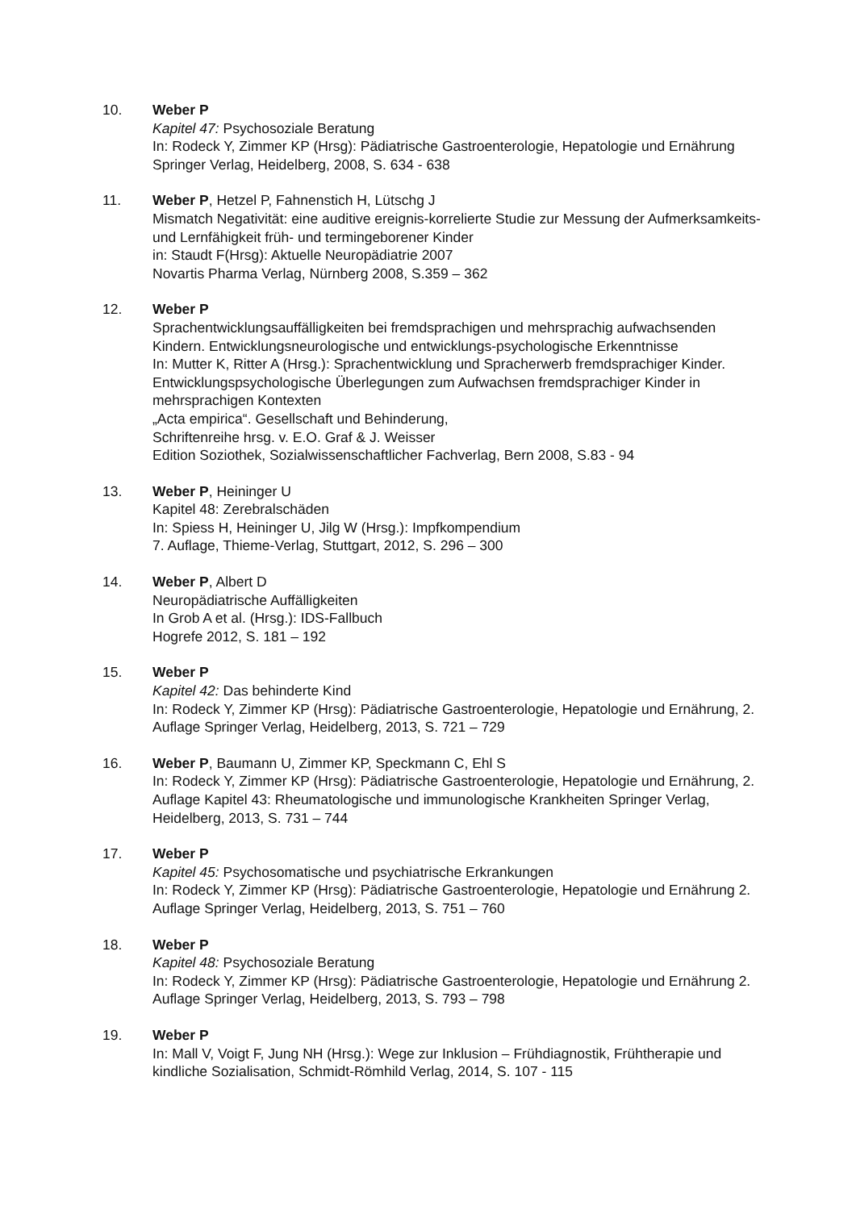10. Weber P
Kapitel 47: Psychosoziale Beratung
In: Rodeck Y, Zimmer KP (Hrsg): Pädiatrische Gastroenterologie, Hepatologie und Ernährung Springer Verlag, Heidelberg, 2008, S. 634 - 638
11. Weber P, Hetzel P, Fahnenstich H, Lütschg J
Mismatch Negativität: eine auditive ereignis-korrelierte Studie zur Messung der Aufmerksamkeits- und Lernfähigkeit früh- und termingeborener Kinder
in: Staudt F(Hrsg): Aktuelle Neuropädiatrie 2007
Novartis Pharma Verlag, Nürnberg 2008, S.359 – 362
12. Weber P
Sprachentwicklungsauffälligkeiten bei fremdsprachigen und mehrsprachig aufwachsenden Kindern. Entwicklungsneurologische und entwicklungs-psychologische Erkenntnisse
In: Mutter K, Ritter A (Hrsg.): Sprachentwicklung und Spracherwerb fremdsprachiger Kinder. Entwicklungspsychologische Überlegungen zum Aufwachsen fremdsprachiger Kinder in mehrsprachigen Kontexten
„Acta empirica“. Gesellschaft und Behinderung,
Schriftenreihe hrsg. v. E.O. Graf & J. Weisser
Edition Soziothek, Sozialwissenschaftlicher Fachverlag, Bern 2008, S.83 - 94
13. Weber P, Heininger U
Kapitel 48: Zerebralschäden
In: Spiess H, Heininger U, Jilg W (Hrsg.): Impfkompendium
7. Auflage, Thieme-Verlag, Stuttgart, 2012, S. 296 – 300
14. Weber P, Albert D
Neuropädiatrische Auffälligkeiten
In Grob A et al. (Hrsg.): IDS-Fallbuch
Hogrefe 2012, S. 181 – 192
15. Weber P
Kapitel 42: Das behinderte Kind
In: Rodeck Y, Zimmer KP (Hrsg): Pädiatrische Gastroenterologie, Hepatologie und Ernährung, 2. Auflage Springer Verlag, Heidelberg, 2013, S. 721 – 729
16. Weber P, Baumann U, Zimmer KP, Speckmann C, Ehl S
In: Rodeck Y, Zimmer KP (Hrsg): Pädiatrische Gastroenterologie, Hepatologie und Ernährung, 2. Auflage Kapitel 43: Rheumatologische und immunologische Krankheiten Springer Verlag, Heidelberg, 2013, S. 731 – 744
17. Weber P
Kapitel 45: Psychosomatische und psychiatrische Erkrankungen
In: Rodeck Y, Zimmer KP (Hrsg): Pädiatrische Gastroenterologie, Hepatologie und Ernährung 2. Auflage Springer Verlag, Heidelberg, 2013, S. 751 – 760
18. Weber P
Kapitel 48: Psychosoziale Beratung
In: Rodeck Y, Zimmer KP (Hrsg): Pädiatrische Gastroenterologie, Hepatologie und Ernährung 2. Auflage Springer Verlag, Heidelberg, 2013, S. 793 – 798
19. Weber P
In: Mall V, Voigt F, Jung NH (Hrsg.): Wege zur Inklusion – Frühdiagnostik, Frühtherapie und kindliche Sozialisation, Schmidt-Römhild Verlag, 2014, S. 107 - 115